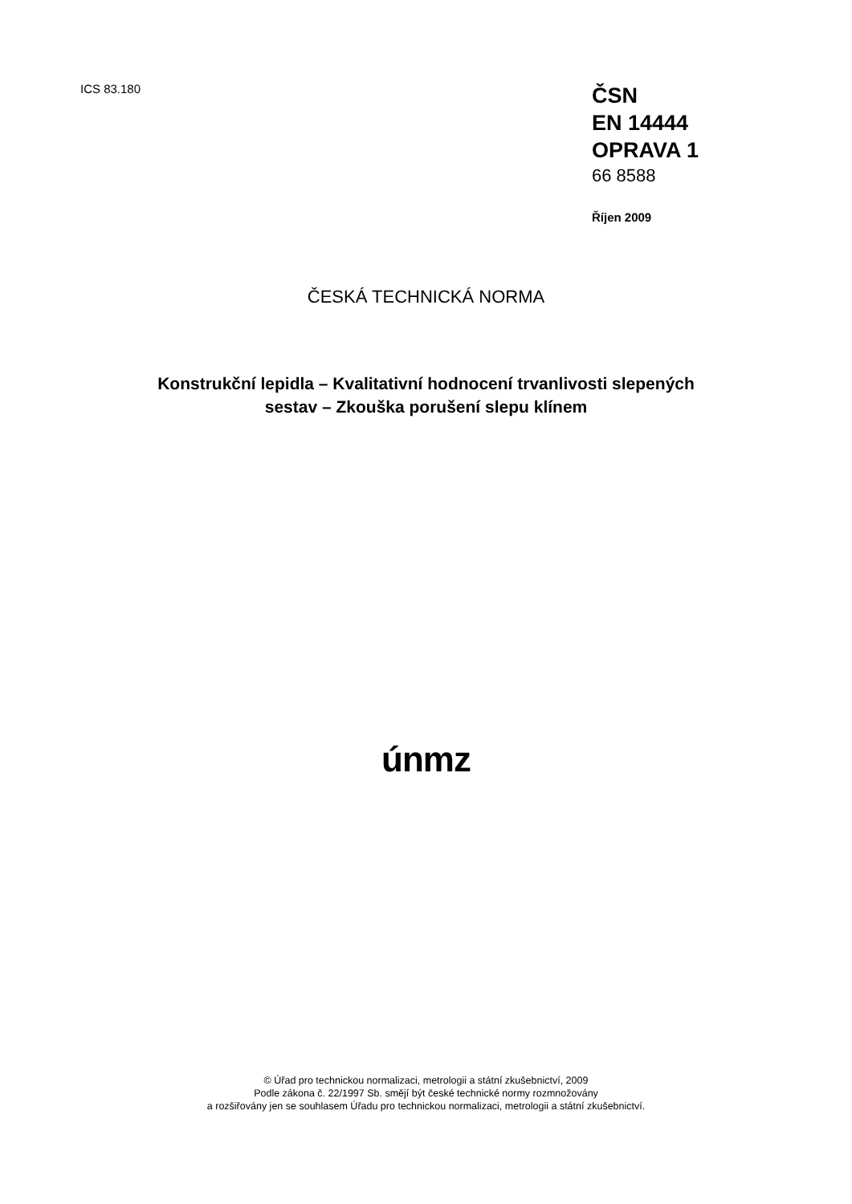ICS 83.180
ČSN
EN 14444
OPRAVA 1
66 8588
Říjen 2009
ČESKÁ TECHNICKÁ NORMA
Konstrukční lepidla – Kvalitativní hodnocení trvanlivosti slepených
sestav – Zkouška porušení slepu klínem
únmz
© Úřad pro technickou normalizaci, metrologii a státní zkušebnictví, 2009
Podle zákona č. 22/1997 Sb. smějí být české technické normy rozmnožovány
a rozšiřovány jen se souhlasem Úřadu pro technickou normalizaci, metrologii a státní zkušebnictví.